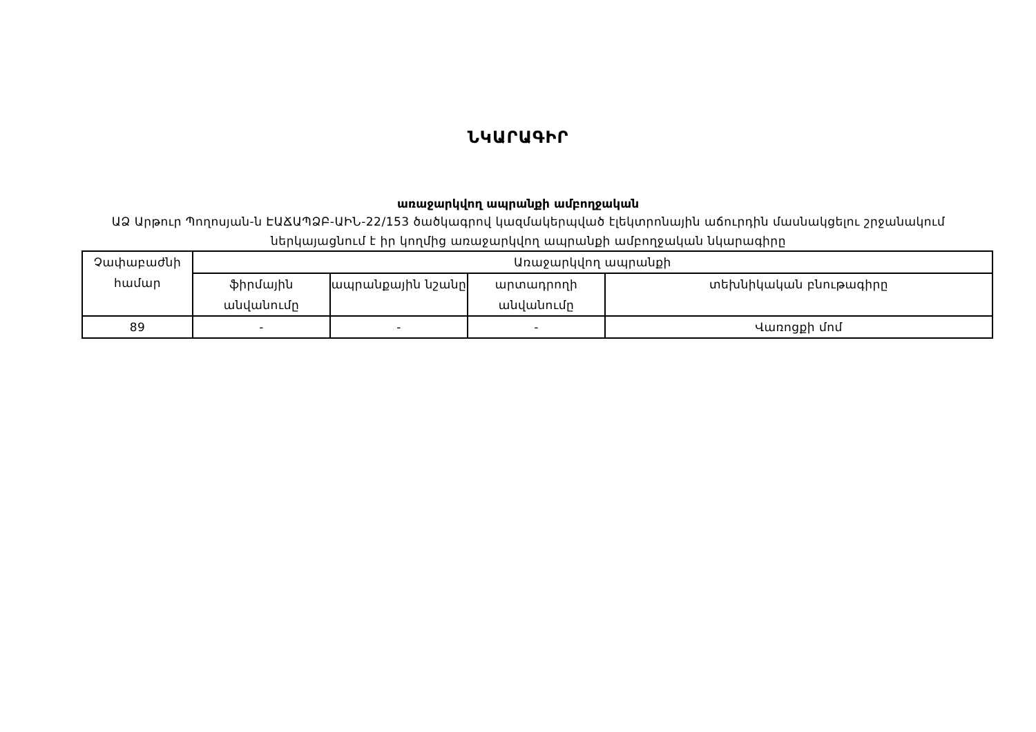ՆԿԱՐԱԳԻՐ
առաջարկվող ապրանքի ամբողջական
ԱՁ Արթուր Պողոսյան-ն ԷԱՃԱՊՁԲ-ԱԻՆ-22/153 ծածկագրով կազմակերպված էլեկտրոնային աճուրդին մասնակցելու շրջանակում ներկայացնում է իր կողմից առաջարկվող ապրանքի ամբողջական նկարագիրը
| Չափաբաժնի համար | Առաջարկվող ապրանքի | | | |
| --- | --- | --- | --- | --- |
| | ֆիրմային անվանումը | ապրանքային նշանը | արտադրողի անվանումը | տեխնիկական բնութագիրը |
| 89 | - | - | - | Վառոցքի մոմ |